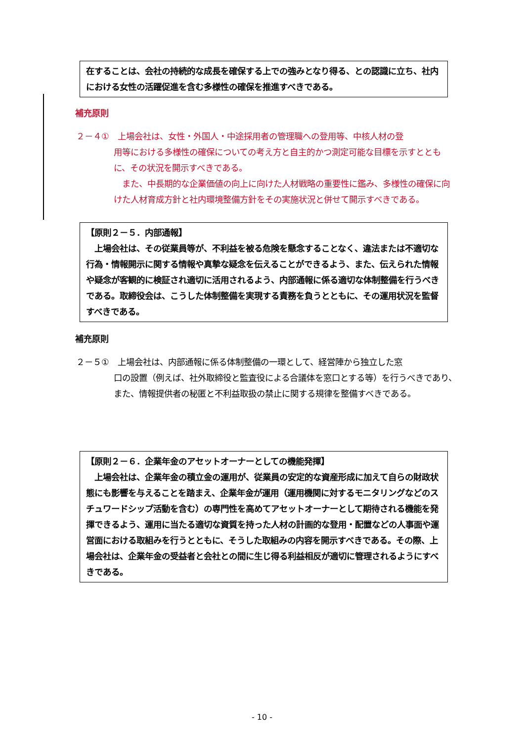在することは、会社の持続的な成長を確保する上での強みとなり得る、との認識に立ち、社内における女性の活躍促進を含む多様性の確保を推進すべきである。
補充原則
２－４①　上場会社は、女性・外国人・中途採用者の管理職への登用等、中核人材の登
用等における多様性の確保についての考え方と自主的かつ測定可能な目標を示すとともに、その状況を開示すべきである。
　また、中長期的な企業価値の向上に向けた人材戦略の重要性に鑑み、多様性の確保に向けた人材育成方針と社内環境整備方針をその実施状況と併せて開示すべきである。
【原則２－５．内部通報】
　上場会社は、その従業員等が、不利益を被る危険を懸念することなく、違法または不適切な行為・情報開示に関する情報や真摯な疑念を伝えることができるよう、また、伝えられた情報や疑念が客観的に検証され適切に活用されるよう、内部通報に係る適切な体制整備を行うべきである。取締役会は、こうした体制整備を実現する責務を負うとともに、その運用状況を監督すべきである。
補充原則
２－５①　上場会社は、内部通報に係る体制整備の一環として、経営陣から独立した窓
口の設置（例えば、社外取締役と監査役による合議体を窓口とする等）を行うべきであり、また、情報提供者の秘匿と不利益取扱の禁止に関する規律を整備すべきである。
【原則２－６．企業年金のアセットオーナーとしての機能発揮】
　上場会社は、企業年金の積立金の運用が、従業員の安定的な資産形成に加えて自らの財政状態にも影響を与えることを踏まえ、企業年金が運用（運用機関に対するモニタリングなどのスチュワードシップ活動を含む）の専門性を高めてアセットオーナーとして期待される機能を発揮できるよう、運用に当たる適切な資質を持った人材の計画的な登用・配置などの人事面や運営面における取組みを行うとともに、そうした取組みの内容を開示すべきである。その際、上場会社は、企業年金の受益者と会社との間に生じ得る利益相反が適切に管理されるようにすべきである。
- 10 -